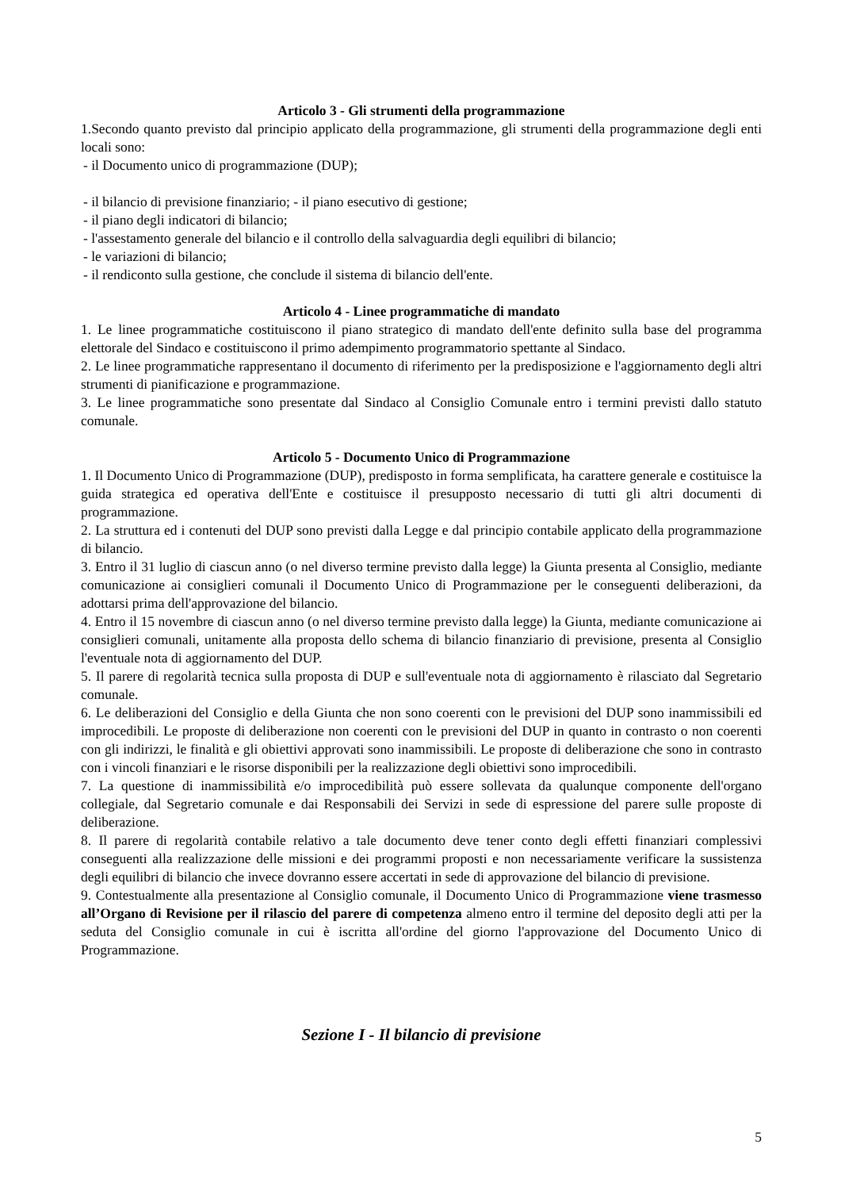Articolo 3 - Gli strumenti della programmazione
1.Secondo quanto previsto dal principio applicato della programmazione, gli strumenti della programmazione degli enti locali sono:
- il Documento unico di programmazione (DUP);
- il bilancio di previsione finanziario; - il piano esecutivo di gestione;
- il piano degli indicatori di bilancio;
- l'assestamento generale del bilancio e il controllo della salvaguardia degli equilibri di bilancio;
- le variazioni di bilancio;
- il rendiconto sulla gestione, che conclude il sistema di bilancio dell'ente.
Articolo 4 - Linee programmatiche di mandato
1. Le linee programmatiche costituiscono il piano strategico di mandato dell'ente definito sulla base del programma elettorale del Sindaco e costituiscono il primo adempimento programmatorio spettante al Sindaco.
2. Le linee programmatiche rappresentano il documento di riferimento per la predisposizione e l'aggiornamento degli altri strumenti di pianificazione e programmazione.
3. Le linee programmatiche sono presentate dal Sindaco al Consiglio Comunale entro i termini previsti dallo statuto comunale.
Articolo 5 - Documento Unico di Programmazione
1. Il Documento Unico di Programmazione (DUP), predisposto in forma semplificata, ha carattere generale e costituisce la guida strategica ed operativa dell'Ente e costituisce il presupposto necessario di tutti gli altri documenti di programmazione.
2. La struttura ed i contenuti del DUP sono previsti dalla Legge e dal principio contabile applicato della programmazione di bilancio.
3. Entro il 31 luglio di ciascun anno (o nel diverso termine previsto dalla legge) la Giunta presenta al Consiglio, mediante comunicazione ai consiglieri comunali il Documento Unico di Programmazione per le conseguenti deliberazioni, da adottarsi prima dell'approvazione del bilancio.
4. Entro il 15 novembre di ciascun anno (o nel diverso termine previsto dalla legge) la Giunta, mediante comunicazione ai consiglieri comunali, unitamente alla proposta dello schema di bilancio finanziario di previsione, presenta al Consiglio l'eventuale nota di aggiornamento del DUP.
5. Il parere di regolarità tecnica sulla proposta di DUP e sull'eventuale nota di aggiornamento è rilasciato dal Segretario comunale.
6. Le deliberazioni del Consiglio e della Giunta che non sono coerenti con le previsioni del DUP sono inammissibili ed improcedibili. Le proposte di deliberazione non coerenti con le previsioni del DUP in quanto in contrasto o non coerenti con gli indirizzi, le finalità e gli obiettivi approvati sono inammissibili. Le proposte di deliberazione che sono in contrasto con i vincoli finanziari e le risorse disponibili per la realizzazione degli obiettivi sono improcedibili.
7. La questione di inammissibilità e/o improcedibilità può essere sollevata da qualunque componente dell'organo collegiale, dal Segretario comunale e dai Responsabili dei Servizi in sede di espressione del parere sulle proposte di deliberazione.
8. Il parere di regolarità contabile relativo a tale documento deve tener conto degli effetti finanziari complessivi conseguenti alla realizzazione delle missioni e dei programmi proposti e non necessariamente verificare la sussistenza degli equilibri di bilancio che invece dovranno essere accertati in sede di approvazione del bilancio di previsione.
9. Contestualmente alla presentazione al Consiglio comunale, il Documento Unico di Programmazione viene trasmesso all’Organo di Revisione per il rilascio del parere di competenza almeno entro il termine del deposito degli atti per la seduta del Consiglio comunale in cui è iscritta all'ordine del giorno l'approvazione del Documento Unico di Programmazione.
Sezione I - Il bilancio di previsione
5